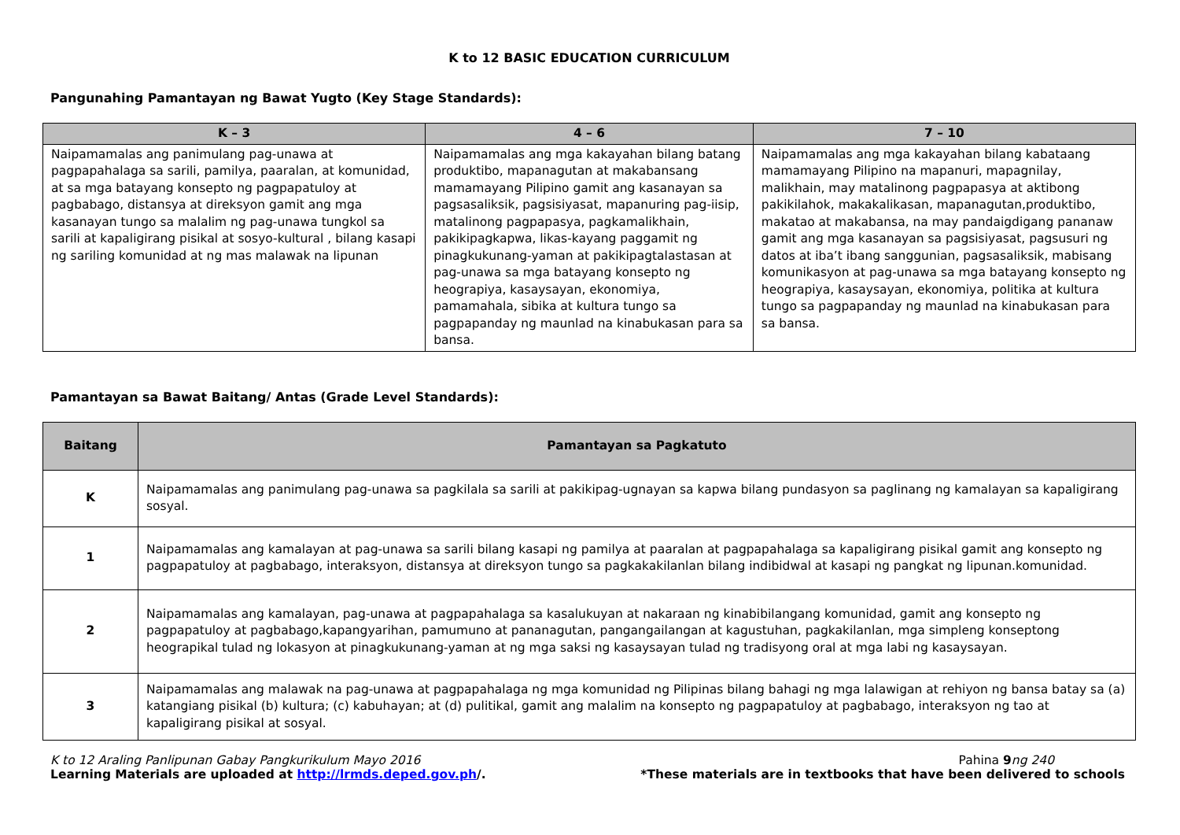K to 12 BASIC EDUCATION CURRICULUM
Pangunahing Pamantayan ng Bawat Yugto (Key Stage Standards):
| K – 3 | 4 – 6 | 7 – 10 |
| --- | --- | --- |
| Naipamamalas ang panimulang pag-unawa at pagpapahalaga sa sarili, pamilya, paaralan, at komunidad, at sa mga batayang konsepto ng pagpapatuloy at pagbabago, distansya at direksyon gamit ang mga kasanayan tungo sa malalim ng pag-unawa tungkol sa sarili at kapaligirang pisikal at sosyo-kultural , bilang kasapi ng sariling komunidad at ng mas malawak na lipunan | Naipamamalas ang mga kakayahan bilang batang produktibo, mapanagutan at makabansang mamamayang Pilipino gamit ang kasanayan sa pagsasaliksik, pagsisiyasat, mapanuring pag-iisip, matalinong pagpapasya, pagkamalikhain, pakikipagkapwa, likas-kayang paggamit ng pinagkukunang-yaman at pakikipagtalastasan at pag-unawa sa mga batayang konsepto ng heograpiya, kasaysayan, ekonomiya, pamamahala, sibika at kultura tungo sa pagpapanday ng maunlad na kinabukasan para sa bansa. | Naipamamalas ang mga kakayahan bilang kabataang mamamayang Pilipino na mapanuri, mapagnilay, malikhain, may matalinong pagpapasya at aktibong pakikilahok, makakalikasan, mapanagutan,produktibo, makatao at makabansa, na may pandaigdigang pananaw gamit ang mga kasanayan sa pagsisiyasat, pagsusuri ng datos at iba’t ibang sanggunian, pagsasaliksik, mabisang komunikasyon at pag-unawa sa mga batayang konsepto ng heograpiya, kasaysayan, ekonomiya, politika at kultura tungo sa pagpapanday ng maunlad na kinabukasan para sa bansa. |
Pamantayan sa Bawat Baitang/ Antas (Grade Level Standards):
| Baitang | Pamantayan sa Pagkatuto |
| --- | --- |
| K | Naipamamalas ang panimulang pag-unawa sa pagkilala sa sarili at pakikipag-ugnayan sa kapwa bilang pundasyon sa paglinang ng kamalayan sa kapaligirang sosyal. |
| 1 | Naipamamalas ang kamalayan at pag-unawa sa sarili bilang kasapi ng pamilya at paaralan at pagpapahalaga sa kapaligirang pisikal gamit ang konsepto ng pagpapatuloy at pagbabago, interaksyon, distansya at direksyon tungo sa pagkakakilanlan bilang indibidwal at kasapi ng pangkat ng lipunan.komunidad. |
| 2 | Naipamamalas ang kamalayan, pag-unawa at pagpapahalaga sa kasalukuyan at nakaraan ng kinabibilangang komunidad, gamit ang konsepto ng pagpapatuloy at pagbabago,kapangyarihan, pamumuno at pananagutan, pangangailangan at kagustuhan, pagkakilanlan, mga simpleng konseptong heograpikal tulad ng lokasyon at pinagkukunang-yaman at ng mga saksi ng kasaysayan tulad ng tradisyong oral at mga labi ng kasaysayan. |
| 3 | Naipamamalas ang malawak na pag-unawa at pagpapahalaga ng mga komunidad ng Pilipinas bilang bahagi ng mga lalawigan at rehiyon ng bansa batay sa (a) katangiang pisikal (b) kultura; (c) kabuhayan; at (d) pulitikal, gamit ang malalim na konsepto ng pagpapatuloy at pagbabago, interaksyon ng tao at kapaligirang pisikal at sosyal. |
K to 12 Araling Panlipunan Gabay Pangkurikulum Mayo 2016 Pahina 9 ng 240
Learning Materials are uploaded at http://lrmds.deped.gov.ph/. *These materials are in textbooks that have been delivered to schools